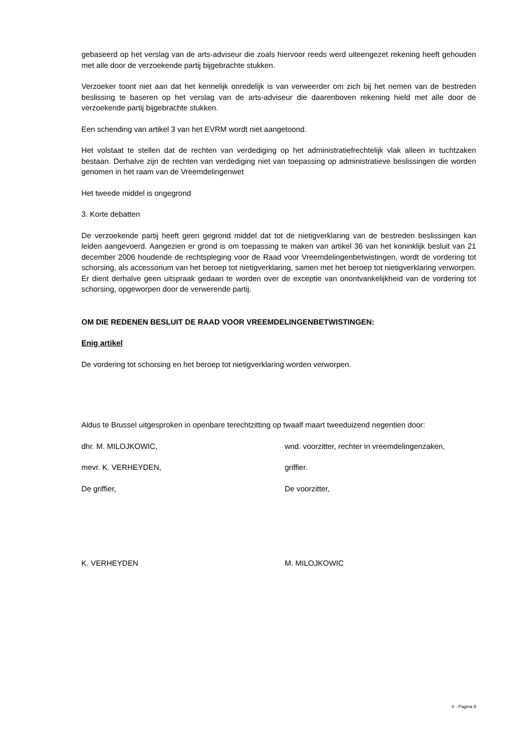gebaseerd op het verslag van de arts-adviseur die zoals hiervoor reeds werd uiteengezet rekening heeft gehouden met alle door de verzoekende partij bijgebrachte stukken.
Verzoeker toont niet aan dat het kennelijk onredelijk is van verweerder om zich bij het nemen van de bestreden beslissing te baseren op het verslag van de arts-adviseur die daarenboven rekening hield met alle door de verzoekende partij bijgebrachte stukken.
Een schending van artikel 3 van het EVRM wordt niet aangetoond.
Het volstaat te stellen dat de rechten van verdediging op het administratiefrechtelijk vlak alleen in tuchtzaken bestaan. Derhalve zijn de rechten van verdediging niet van toepassing op administratieve beslissingen die worden genomen in het raam van de Vreemdelingenwet
Het tweede middel is ongegrond
3. Korte debatten
De verzoekende partij heeft geen gegrond middel dat tot de nietigverklaring van de bestreden beslissingen kan leiden aangevoerd. Aangezien er grond is om toepassing te maken van artikel 36 van het koninklijk besluit van 21 december 2006 houdende de rechtspleging voor de Raad voor Vreemdelingenbetwistingen, wordt de vordering tot schorsing, als accessorium van het beroep tot nietigverklaring, samen met het beroep tot nietigverklaring verworpen. Er dient derhalve geen uitspraak gedaan te worden over de exceptie van onontvankelijkheid van de vordering tot schorsing, opgeworpen door de verwerende partij.
OM DIE REDENEN BESLUIT DE RAAD VOOR VREEMDELINGENBETWISTINGEN:
Enig artikel
De vordering tot schorsing en het beroep tot nietigverklaring worden verworpen.
Aldus te Brussel uitgesproken in openbare terechtzitting op twaalf maart tweeduizend negentien door:
dhr. M. MILOJKOWIC, wnd. voorzitter, rechter in vreemdelingenzaken,
mevr. K. VERHEYDEN, griffier.
De griffier, De voorzitter,
K. VERHEYDEN M. MILOJKOWIC
X - Pagina 9